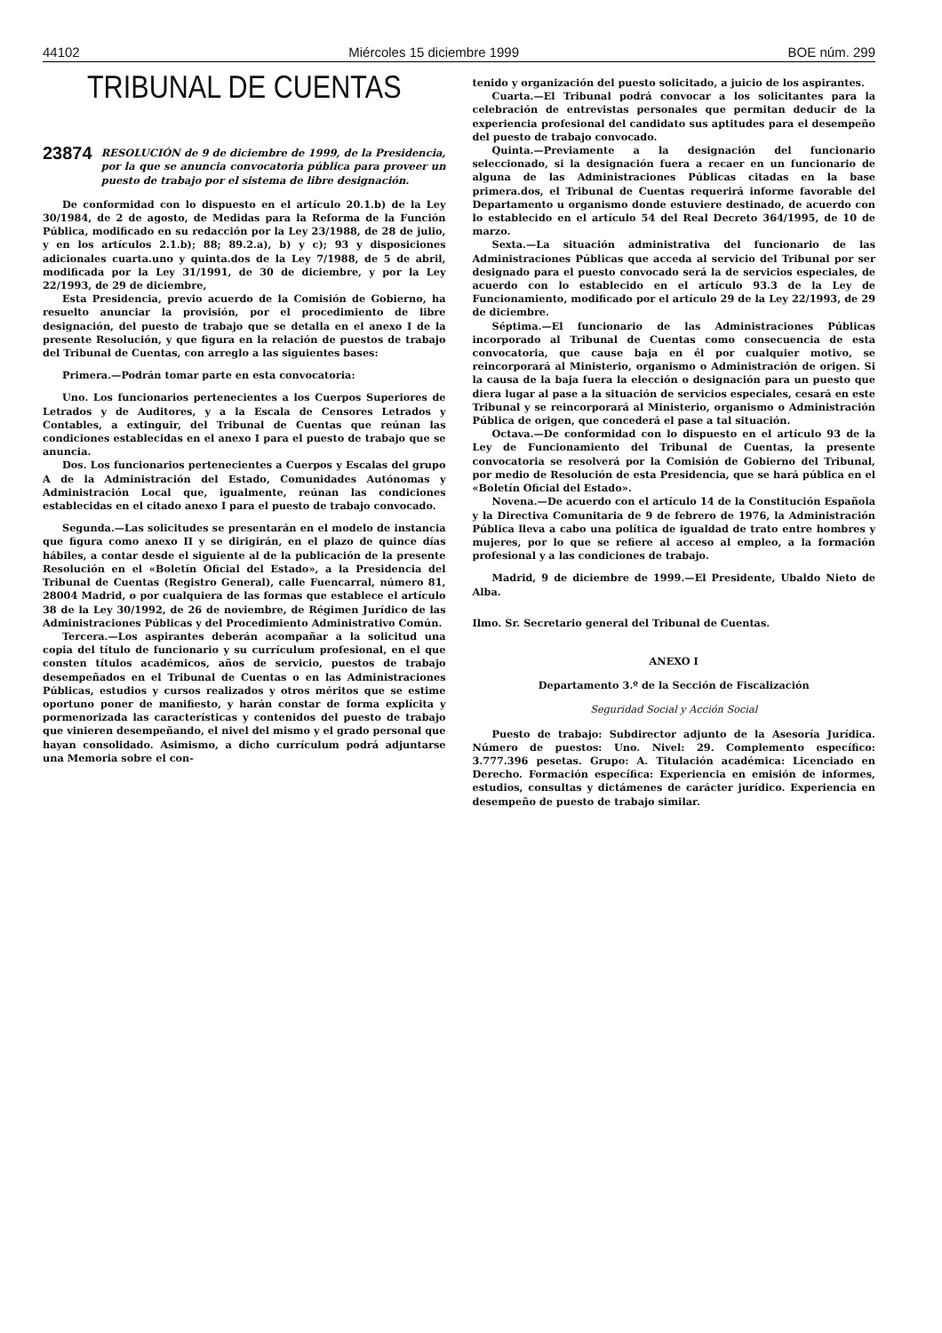44102 Miércoles 15 diciembre 1999 BOE núm. 299
TRIBUNAL DE CUENTAS
23874 RESOLUCIÓN de 9 de diciembre de 1999, de la Presidencia, por la que se anuncia convocatoria pública para proveer un puesto de trabajo por el sistema de libre designación.
De conformidad con lo dispuesto en el artículo 20.1.b) de la Ley 30/1984, de 2 de agosto, de Medidas para la Reforma de la Función Pública, modificado en su redacción por la Ley 23/1988, de 28 de julio, y en los artículos 2.1.b); 88; 89.2.a), b) y c); 93 y disposiciones adicionales cuarta.uno y quinta.dos de la Ley 7/1988, de 5 de abril, modificada por la Ley 31/1991, de 30 de diciembre, y por la Ley 22/1993, de 29 de diciembre,
Esta Presidencia, previo acuerdo de la Comisión de Gobierno, ha resuelto anunciar la provisión, por el procedimiento de libre designación, del puesto de trabajo que se detalla en el anexo I de la presente Resolución, y que figura en la relación de puestos de trabajo del Tribunal de Cuentas, con arreglo a las siguientes bases:
Primera.—Podrán tomar parte en esta convocatoria:
Uno. Los funcionarios pertenecientes a los Cuerpos Superiores de Letrados y de Auditores, y a la Escala de Censores Letrados y Contables, a extinguir, del Tribunal de Cuentas que reúnan las condiciones establecidas en el anexo I para el puesto de trabajo que se anuncia.
Dos. Los funcionarios pertenecientes a Cuerpos y Escalas del grupo A de la Administración del Estado, Comunidades Autónomas y Administración Local que, igualmente, reúnan las condiciones establecidas en el citado anexo I para el puesto de trabajo convocado.
Segunda.—Las solicitudes se presentarán en el modelo de instancia que figura como anexo II y se dirigirán, en el plazo de quince días hábiles, a contar desde el siguiente al de la publicación de la presente Resolución en el «Boletín Oficial del Estado», a la Presidencia del Tribunal de Cuentas (Registro General), calle Fuencarral, número 81, 28004 Madrid, o por cualquiera de las formas que establece el artículo 38 de la Ley 30/1992, de 26 de noviembre, de Régimen Jurídico de las Administraciones Públicas y del Procedimiento Administrativo Común.
Tercera.—Los aspirantes deberán acompañar a la solicitud una copia del título de funcionario y su currículum profesional, en el que consten títulos académicos, años de servicio, puestos de trabajo desempeñados en el Tribunal de Cuentas o en las Administraciones Públicas, estudios y cursos realizados y otros méritos que se estime oportuno poner de manifiesto, y harán constar de forma explícita y pormenorizada las características y contenidos del puesto de trabajo que vinieren desempeñando, el nivel del mismo y el grado personal que hayan consolidado. Asimismo, a dicho currículum podrá adjuntarse una Memoria sobre el con-
tenido y organización del puesto solicitado, a juicio de los aspirantes.
Cuarta.—El Tribunal podrá convocar a los solicitantes para la celebración de entrevistas personales que permitan deducir de la experiencia profesional del candidato sus aptitudes para el desempeño del puesto de trabajo convocado.
Quinta.—Previamente a la designación del funcionario seleccionado, si la designación fuera a recaer en un funcionario de alguna de las Administraciones Públicas citadas en la base primera.dos, el Tribunal de Cuentas requerirá informe favorable del Departamento u organismo donde estuviere destinado, de acuerdo con lo establecido en el artículo 54 del Real Decreto 364/1995, de 10 de marzo.
Sexta.—La situación administrativa del funcionario de las Administraciones Públicas que acceda al servicio del Tribunal por ser designado para el puesto convocado será la de servicios especiales, de acuerdo con lo establecido en el artículo 93.3 de la Ley de Funcionamiento, modificado por el artículo 29 de la Ley 22/1993, de 29 de diciembre.
Séptima.—El funcionario de las Administraciones Públicas incorporado al Tribunal de Cuentas como consecuencia de esta convocatoria, que cause baja en él por cualquier motivo, se reincorporará al Ministerio, organismo o Administración de origen. Si la causa de la baja fuera la elección o designación para un puesto que diera lugar al pase a la situación de servicios especiales, cesará en este Tribunal y se reincorporará al Ministerio, organismo o Administración Pública de origen, que concederá el pase a tal situación.
Octava.—De conformidad con lo dispuesto en el artículo 93 de la Ley de Funcionamiento del Tribunal de Cuentas, la presente convocatoria se resolverá por la Comisión de Gobierno del Tribunal, por medio de Resolución de esta Presidencia, que se hará pública en el «Boletín Oficial del Estado».
Novena.—De acuerdo con el artículo 14 de la Constitución Española y la Directiva Comunitaria de 9 de febrero de 1976, la Administración Pública lleva a cabo una política de igualdad de trato entre hombres y mujeres, por lo que se refiere al acceso al empleo, a la formación profesional y a las condiciones de trabajo.
Madrid, 9 de diciembre de 1999.—El Presidente, Ubaldo Nieto de Alba.
Ilmo. Sr. Secretario general del Tribunal de Cuentas.
ANEXO I
Departamento 3.º de la Sección de Fiscalización
Seguridad Social y Acción Social
Puesto de trabajo: Subdirector adjunto de la Asesoría Jurídica. Número de puestos: Uno. Nivel: 29. Complemento específico: 3.777.396 pesetas. Grupo: A. Titulación académica: Licenciado en Derecho. Formación específica: Experiencia en emisión de informes, estudios, consultas y dictámenes de carácter jurídico. Experiencia en desempeño de puesto de trabajo similar.